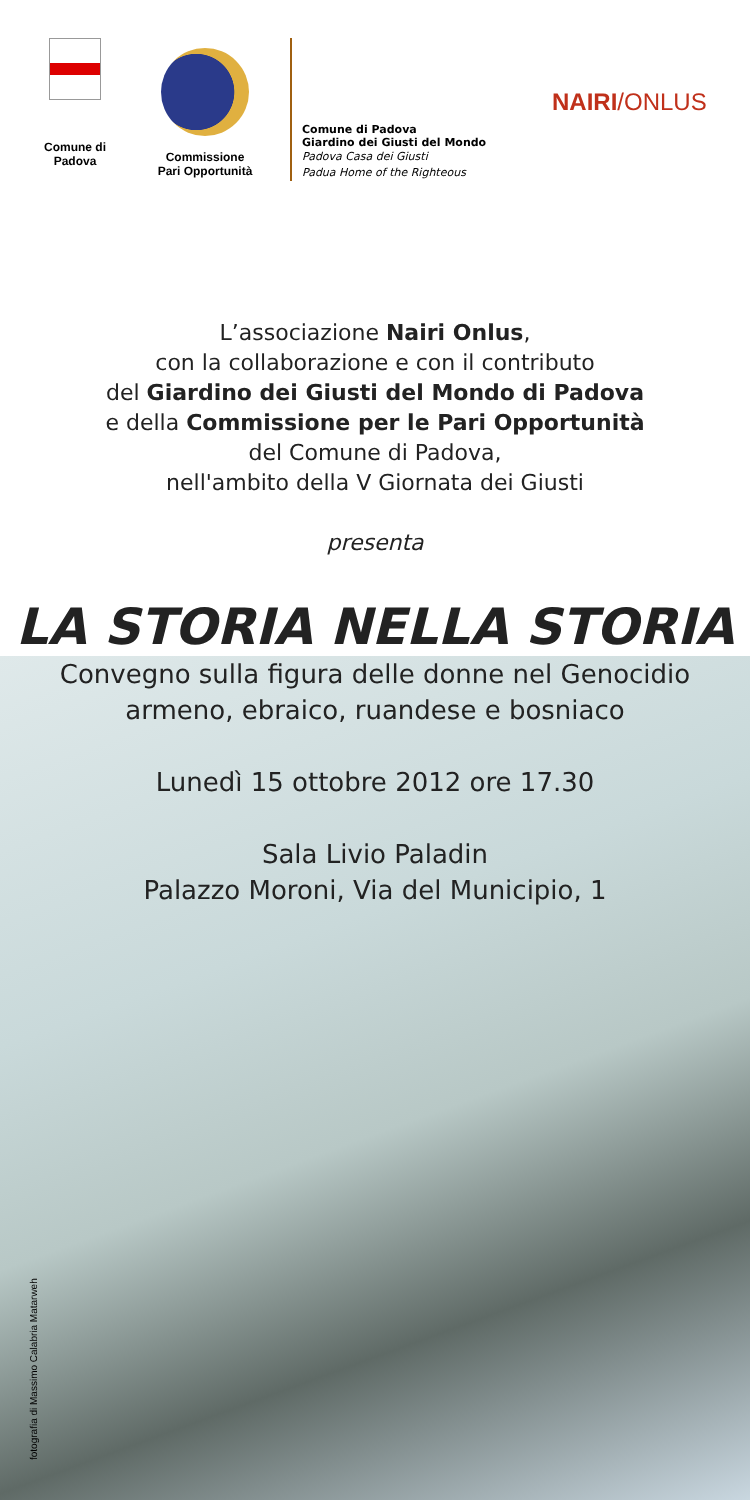Comune di
Padova
Commissione
Pari Opportunità
Comune di Padova
Giardino dei Giusti del Mondo
Padova Casa dei Giusti
Padua Home of the Righteous
NAIRI/ONLUS
L’associazione Nairi Onlus,
con la collaborazione e con il contributo
del Giardino dei Giusti del Mondo di Padova
e della Commissione per le Pari Opportunità
del Comune di Padova,
nell'ambito della V Giornata dei Giusti
presenta
LA STORIA NELLA STORIA
Convegno sulla figura delle donne nel Genocidio
armeno, ebraico, ruandese e bosniaco
Lunedì 15 ottobre 2012 ore 17.30
Sala Livio Paladin
Palazzo Moroni, Via del Municipio, 1
fotografia di Massimo Calabria Matarweh